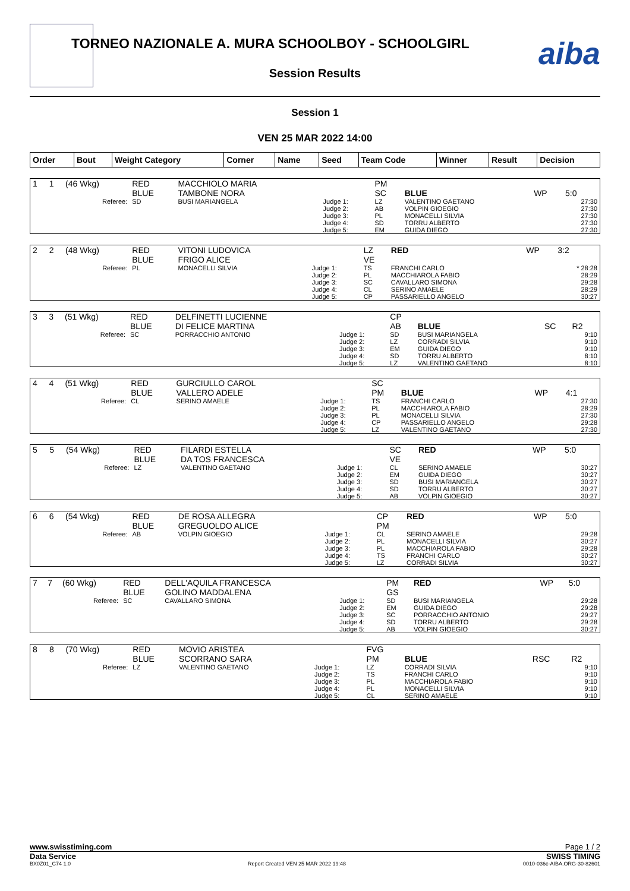TORNEO NAZIONALE A. MURA SCHOOLBOY - SCHOOLGIRL
aiba
Session Results
Session 1
VEN 25 MAR 2022 14:00
| Order | Bout | Weight Category | Corner | Name | Seed | Team Code | Winner | Result | Decision |
| --- | --- | --- | --- | --- | --- | --- | --- | --- | --- |
| 1 | 1 | (46 Wkg) | RED BLUE | MACCHIOLO MARIA TAMBONE NORA | | PM SC | BLUE | WP | 5:0 |
| | | Referee: | SD | BUSI MARIANGELA | Judge 1: Judge 2: Judge 3: Judge 4: Judge 5: | LZ AB PL SD EM | VALENTINO GAETANO VOLPIN GIOEGIO MONACELLI SILVIA TORRU ALBERTO GUIDA DIEGO | | 27:30 27:30 27:30 27:30 27:30 |
| 2 | 2 | (48 Wkg) | RED BLUE | VITONI LUDOVICA FRIGO ALICE | | LZ VE | RED | WP | 3:2 |
| | | Referee: | PL | MONACELLI SILVIA | Judge 1: Judge 2: Judge 3: Judge 4: Judge 5: | TS PL SC CL CP | FRANCHI CARLO MACCHIAROLA FABIO CAVALLARO SIMONA SERINO AMAELE PASSARIELLO ANGELO | | * 28:28 28:29 29:28 28:29 30:27 |
| 3 | 3 | (51 Wkg) | RED BLUE | DELFINETTI LUCIENNE DI FELICE MARTINA | | CP AB | BLUE | SC | R2 |
| | | Referee: | SC | PORRACCHIO ANTONIO | Judge 1: Judge 2: Judge 3: Judge 4: Judge 5: | SD LZ EM SD LZ | BUSI MARIANGELA CORRADI SILVIA GUIDA DIEGO TORRU ALBERTO VALENTINO GAETANO | | 9:10 9:10 9:10 8:10 8:10 |
| 4 | 4 | (51 Wkg) | RED BLUE | GURCIULLO CAROL VALLERO ADELE | | SC PM | BLUE | WP | 4:1 |
| | | Referee: | CL | SERINO AMAELE | Judge 1: Judge 2: Judge 3: Judge 4: Judge 5: | TS PL PL CP LZ | FRANCHI CARLO MACCHIAROLA FABIO MONACELLI SILVIA PASSARIELLO ANGELO VALENTINO GAETANO | | 27:30 28:29 27:30 29:28 27:30 |
| 5 | 5 | (54 Wkg) | RED BLUE | FILARDI ESTELLA DA TOS FRANCESCA | | SC VE | RED | WP | 5:0 |
| | | Referee: | LZ | VALENTINO GAETANO | Judge 1: Judge 2: Judge 3: Judge 4: Judge 5: | CL EM SD SD AB | SERINO AMAELE GUIDA DIEGO BUSI MARIANGELA TORRU ALBERTO VOLPIN GIOEGIO | | 30:27 30:27 30:27 30:27 30:27 |
| 6 | 6 | (54 Wkg) | RED BLUE | DE ROSA ALLEGRA GREGUOLDO ALICE | | CP PM | RED | WP | 5:0 |
| | | Referee: | AB | VOLPIN GIOEGIO | Judge 1: Judge 2: Judge 3: Judge 4: Judge 5: | CL PL PL TS LZ | SERINO AMAELE MONACELLI SILVIA MACCHIAROLA FABIO FRANCHI CARLO CORRADI SILVIA | | 29:28 30:27 29:28 30:27 30:27 |
| 7 | 7 | (60 Wkg) | RED BLUE | DELL'AQUILA FRANCESCA GOLINO MADDALENA | | PM GS | RED | WP | 5:0 |
| | | Referee: | SC | CAVALLARO SIMONA | Judge 1: Judge 2: Judge 3: Judge 4: Judge 5: | SD EM SC SD AB | BUSI MARIANGELA GUIDA DIEGO PORRACCHIO ANTONIO TORRU ALBERTO VOLPIN GIOEGIO | | 29:28 29:28 29:27 29:28 30:27 |
| 8 | 8 | (70 Wkg) | RED BLUE | MOVIO ARISTEA SCORRANO SARA | | FVG PM | BLUE | RSC | R2 |
| | | Referee: | LZ | VALENTINO GAETANO | Judge 1: Judge 2: Judge 3: Judge 4: Judge 5: | LZ TS PL PL CL | CORRADI SILVIA FRANCHI CARLO MACCHIAROLA FABIO MONACELLI SILVIA SERINO AMAELE | | 9:10 9:10 9:10 9:10 9:10 |
www.swisstiming.com Page 1 / 2
Data Service SWISS TIMING
BX0Z01_C74 1.0 Report Created VEN 25 MAR 2022 19:48 0010-036c-AIBA.ORG-30-82601